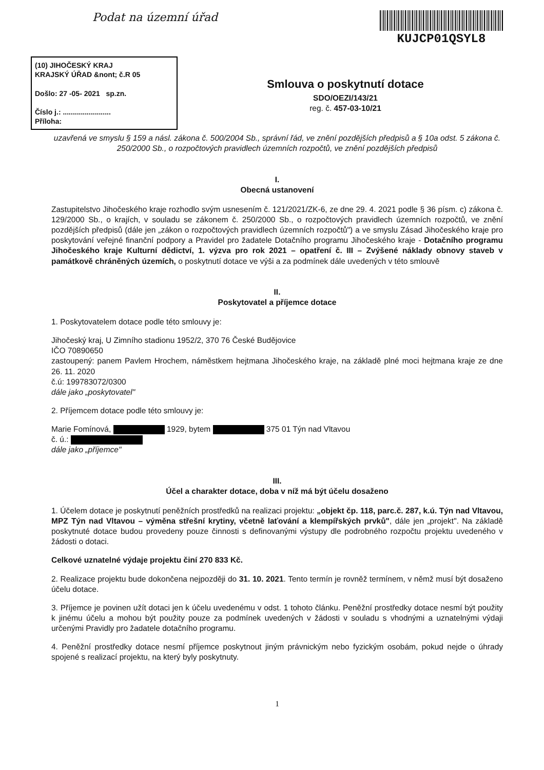Podat na územní úřad KUJCP01QSYL8
(10) JIHOČESKÝ KRAJ
KRAJSKÝ ÚŘAD &nont; č.R 05
Došlo: 27 -05- 2021 sp.zn.
Číslo j.: ........................
Příloha:
Smlouva o poskytnutí dotace
SDO/OEZI/143/21
reg. č. 457-03-10/21
uzavřená ve smyslu § 159 a násl. zákona č. 500/2004 Sb., správní řád, ve znění pozdějších předpisů a § 10a odst. 5 zákona č. 250/2000 Sb., o rozpočtových pravidlech územních rozpočtů, ve znění pozdějších předpisů
I.
Obecná ustanovení
Zastupitelstvo Jihočeského kraje rozhodlo svým usnesením č. 121/2021/ZK-6, ze dne 29. 4. 2021 podle § 36 písm. c) zákona č. 129/2000 Sb., o krajích, v souladu se zákonem č. 250/2000 Sb., o rozpočtových pravidlech územních rozpočtů, ve znění pozdějších předpisů (dále jen „zákon o rozpočtových pravidlech územních rozpočtů") a ve smyslu Zásad Jihočeského kraje pro poskytování veřejné finanční podpory a Pravidel pro žadatele Dotačního programu Jihočeského kraje - Dotačního programu Jihočeského kraje Kulturní dědictví, 1. výzva pro rok 2021 – opatření č. III – Zvýšené náklady obnovy staveb v památkově chráněných územích, o poskytnutí dotace ve výši a za podmínek dále uvedených v této smlouvě
II.
Poskytovatel a příjemce dotace
1. Poskytovatelem dotace podle této smlouvy je:
Jihočeský kraj, U Zimního stadionu 1952/2, 370 76 České Budějovice
IČO 70890650
zastoupený: panem Pavlem Hrochem, náměstkem hejtmana Jihočeského kraje, na základě plné moci hejtmana kraje ze dne 26. 11. 2020
č.ú: 199783072/0300
dále jako „poskytovatel"
2. Příjemcem dotace podle této smlouvy je:
Marie Fomínová, 1929, bytem 375 01 Týn nad Vltavou
č. ú.:
dále jako „příjemce"
III.
Účel a charakter dotace, doba v níž má být účelu dosaženo
1. Účelem dotace je poskytnutí peněžních prostředků na realizaci projektu: „objekt čp. 118, parc.č. 287, k.ú. Týn nad Vltavou, MPZ Týn nad Vltavou – výměna střešní krytiny, včetně laťování a klempířských prvků", dále jen „projekt". Na základě poskytnuté dotace budou provedeny pouze činnosti s definovanými výstupy dle podrobného rozpočtu projektu uvedeného v žádosti o dotaci.
Celkové uznatelné výdaje projektu činí 270 833 Kč.
2. Realizace projektu bude dokončena nejpozději do 31. 10. 2021. Tento termín je rovněž termínem, v němž musí být dosaženo účelu dotace.
3. Příjemce je povinen užít dotaci jen k účelu uvedenému v odst. 1 tohoto článku. Peněžní prostředky dotace nesmí být použity k jinému účelu a mohou být použity pouze za podmínek uvedených v žádosti v souladu s vhodnými a uznatelnými výdaji určenými Pravidly pro žadatele dotačního programu.
4. Peněžní prostředky dotace nesmí příjemce poskytnout jiným právnickým nebo fyzickým osobám, pokud nejde o úhrady spojené s realizací projektu, na který byly poskytnuty.
1